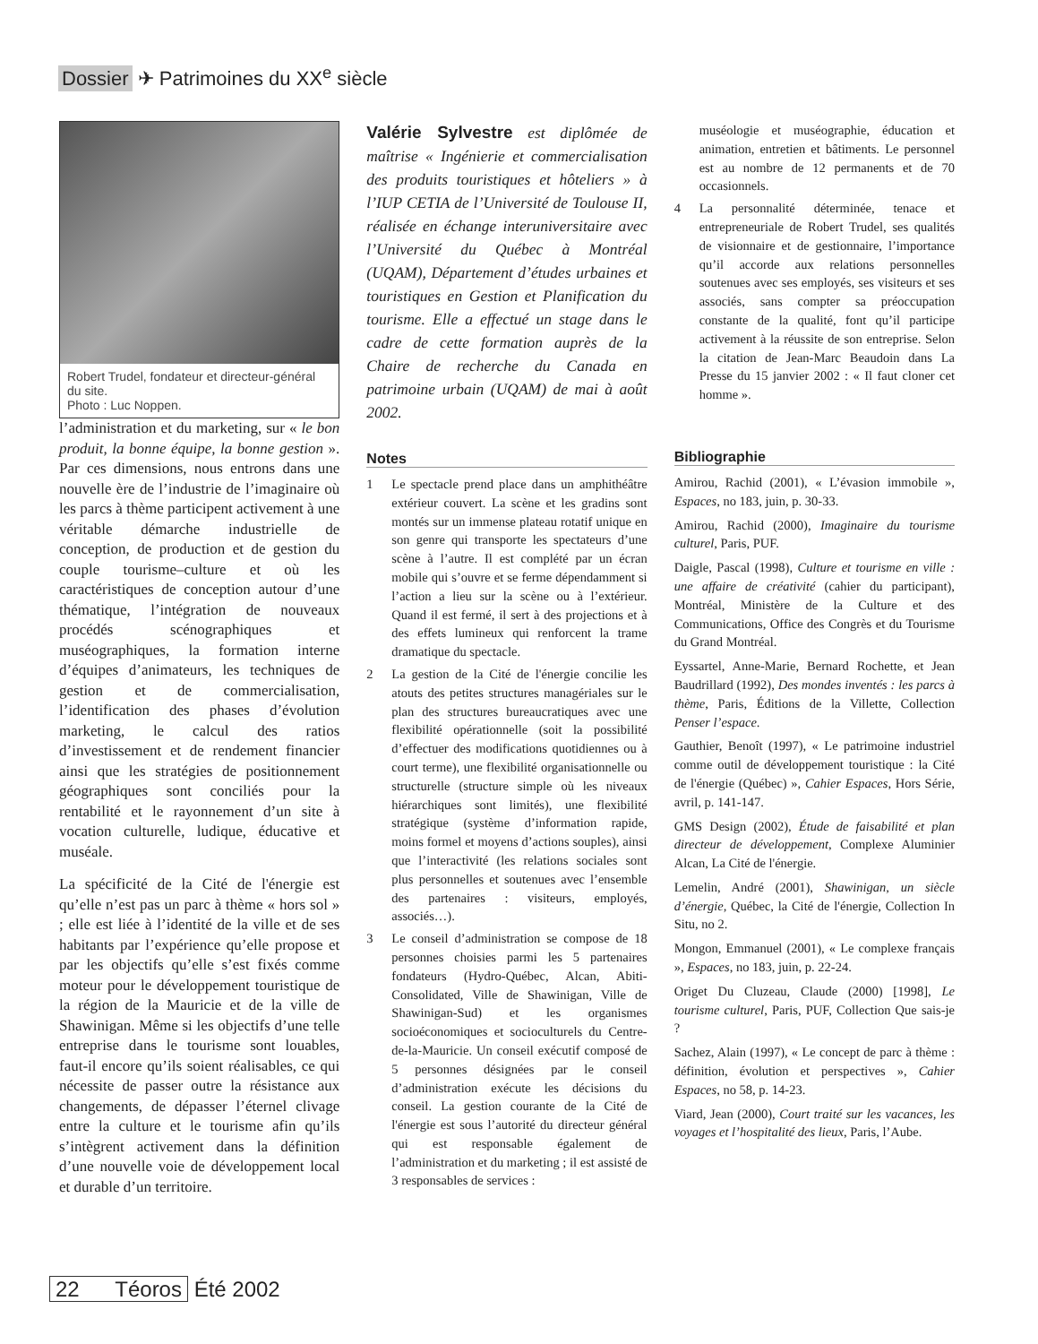Dossier ✈ Patrimoines du XX<sup>e</sup> siècle
Robert Trudel, fondateur et directeur-général du site.
Photo : Luc Noppen.
l’administration et du marketing, sur « le bon produit, la bonne équipe, la bonne gestion ». Par ces dimensions, nous entrons dans une nouvelle ère de l’industrie de l’imaginaire où les parcs à thème participent activement à une véritable démarche industrielle de conception, de production et de gestion du couple tourisme–culture et où les caractéristiques de conception autour d’une thématique, l’intégration de nouveaux procédés scénographiques et muséographiques, la formation interne d’équipes d’animateurs, les techniques de gestion et de commercialisation, l’identification des phases d’évolution marketing, le calcul des ratios d’investissement et de rendement financier ainsi que les stratégies de positionnement géographiques sont conciliés pour la rentabilité et le rayonnement d’un site à vocation culturelle, ludique, éducative et muséale.
La spécificité de la Cité de l'énergie est qu’elle n’est pas un parc à thème « hors sol » ; elle est liée à l’identité de la ville et de ses habitants par l’expérience qu’elle propose et par les objectifs qu’elle s’est fixés comme moteur pour le développement touristique de la région de la Mauricie et de la ville de Shawinigan. Même si les objectifs d’une telle entreprise dans le tourisme sont louables, faut-il encore qu’ils soient réalisables, ce qui nécessite de passer outre la résistance aux changements, de dépasser l’éternel clivage entre la culture et le tourisme afin qu’ils s’intègrent activement dans la définition d’une nouvelle voie de développement local et durable d’un territoire.
Valérie Sylvestre est diplômée de maîtrise « Ingénierie et commercialisation des produits touristiques et hôteliers » à l’IUP CETIA de l’Université de Toulouse II, réalisée en échange interuniversitaire avec l’Université du Québec à Montréal (UQAM), Département d’études urbaines et touristiques en Gestion et Planification du tourisme. Elle a effectué un stage dans le cadre de cette formation auprès de la Chaire de recherche du Canada en patrimoine urbain (UQAM) de mai à août 2002.
Notes
1 Le spectacle prend place dans un amphithéâtre extérieur couvert. La scène et les gradins sont montés sur un immense plateau rotatif unique en son genre qui transporte les spectateurs d’une scène à l’autre. Il est complété par un écran mobile qui s’ouvre et se ferme dépendamment si l’action a lieu sur la scène ou à l’extérieur. Quand il est fermé, il sert à des projections et à des effets lumineux qui renforcent la trame dramatique du spectacle.
2 La gestion de la Cité de l'énergie concilie les atouts des petites structures managériales sur le plan des structures bureaucratiques avec une flexibilité opérationnelle (soit la possibilité d’effectuer des modifications quotidiennes ou à court terme), une flexibilité organisationnelle ou structurelle (structure simple où les niveaux hiérarchiques sont limités), une flexibilité stratégique (système d’information rapide, moins formel et moyens d’actions souples), ainsi que l’interactivité (les relations sociales sont plus personnelles et soutenues avec l’ensemble des partenaires : visiteurs, employés, associés…).
3 Le conseil d’administration se compose de 18 personnes choisies parmi les 5 partenaires fondateurs (Hydro-Québec, Alcan, Abiti-Consolidated, Ville de Shawinigan, Ville de Shawinigan-Sud) et les organismes socioéconomiques et socioculturels du Centre-de-la-Mauricie. Un conseil exécutif composé de 5 personnes désignées par le conseil d’administration exécute les décisions du conseil. La gestion courante de la Cité de l'énergie est sous l’autorité du directeur général qui est responsable également de l’administration et du marketing ; il est assisté de 3 responsables de services :
muséologie et muséographie, éducation et animation, entretien et bâtiments. Le personnel est au nombre de 12 permanents et de 70 occasionnels.
4 La personnalité déterminée, tenace et entrepreneuriale de Robert Trudel, ses qualités de visionnaire et de gestionnaire, l’importance qu’il accorde aux relations personnelles soutenues avec ses employés, ses visiteurs et ses associés, sans compter sa préoccupation constante de la qualité, font qu’il participe activement à la réussite de son entreprise. Selon la citation de Jean-Marc Beaudoin dans La Presse du 15 janvier 2002 : « Il faut cloner cet homme ».
Bibliographie
Amirou, Rachid (2001), « L’évasion immobile », Espaces, no 183, juin, p. 30-33.
Amirou, Rachid (2000), Imaginaire du tourisme culturel, Paris, PUF.
Daigle, Pascal (1998), Culture et tourisme en ville : une affaire de créativité (cahier du participant), Montréal, Ministère de la Culture et des Communications, Office des Congrès et du Tourisme du Grand Montréal.
Eyssartel, Anne-Marie, Bernard Rochette, et Jean Baudrillard (1992), Des mondes inventés : les parcs à thème, Paris, Éditions de la Villette, Collection Penser l’espace.
Gauthier, Benoît (1997), « Le patrimoine industriel comme outil de développement touristique : la Cité de l'énergie (Québec) », Cahier Espaces, Hors Série, avril, p. 141-147.
GMS Design (2002), Étude de faisabilité et plan directeur de développement, Complexe Aluminier Alcan, La Cité de l'énergie.
Lemelin, André (2001), Shawinigan, un siècle d’énergie, Québec, la Cité de l'énergie, Collection In Situ, no 2.
Mongon, Emmanuel (2001), « Le complexe français », Espaces, no 183, juin, p. 22-24.
Origet Du Cluzeau, Claude (2000) [1998], Le tourisme culturel, Paris, PUF, Collection Que sais-je ?
Sachez, Alain (1997), « Le concept de parc à thème : définition, évolution et perspectives », Cahier Espaces, no 58, p. 14-23.
Viard, Jean (2000), Court traité sur les vacances, les voyages et l’hospitalité des lieux, Paris, l’Aube.
22 Téoros Été 2002